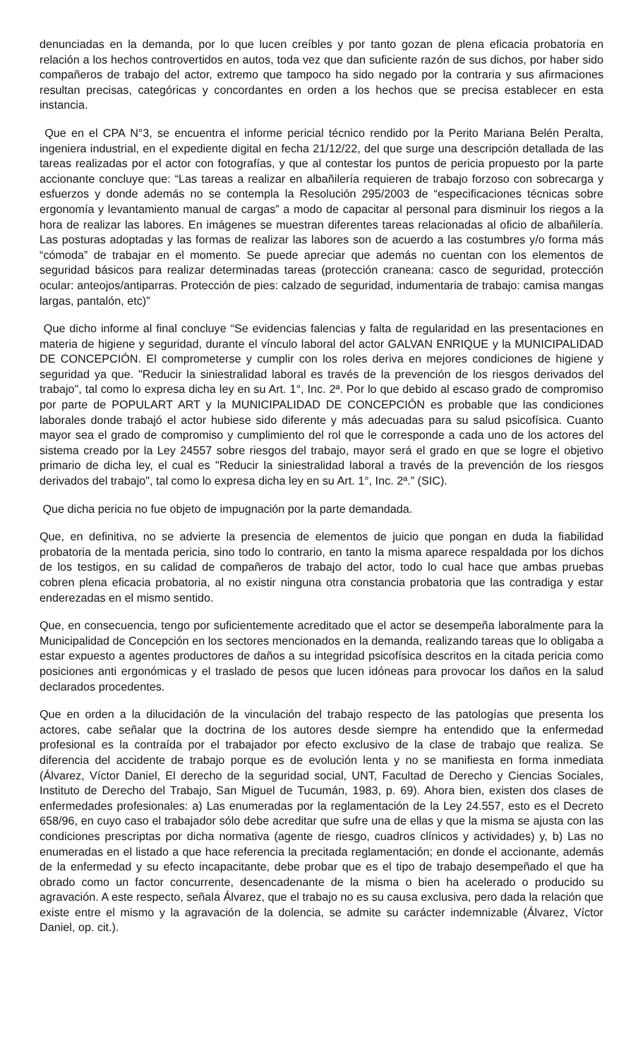denunciadas en la demanda, por lo que lucen creíbles y por tanto gozan de plena eficacia probatoria en relación a los hechos controvertidos en autos, toda vez que dan suficiente razón de sus dichos, por haber sido compañeros de trabajo del actor, extremo que tampoco ha sido negado por la contraria y sus afirmaciones resultan precisas, categóricas y concordantes en orden a los hechos que se precisa establecer en esta instancia.
Que en el CPA N°3, se encuentra el informe pericial técnico rendido por la Perito Mariana Belén Peralta, ingeniera industrial, en el expediente digital en fecha 21/12/22, del que surge una descripción detallada de las tareas realizadas por el actor con fotografías, y que al contestar los puntos de pericia propuesto por la parte accionante concluye que: “Las tareas a realizar en albañilería requieren de trabajo forzoso con sobrecarga y esfuerzos y donde además no se contempla la Resolución 295/2003 de “especificaciones técnicas sobre ergonomía y levantamiento manual de cargas” a modo de capacitar al personal para disminuir los riegos a la hora de realizar las labores. En imágenes se muestran diferentes tareas relacionadas al oficio de albañilería. Las posturas adoptadas y las formas de realizar las labores son de acuerdo a las costumbres y/o forma más “cómoda” de trabajar en el momento. Se puede apreciar que además no cuentan con los elementos de seguridad básicos para realizar determinadas tareas (protección craneana: casco de seguridad, protección ocular: anteojos/antiparras. Protección de pies: calzado de seguridad, indumentaria de trabajo: camisa mangas largas, pantalón, etc)”
Que dicho informe al final concluye “Se evidencias falencias y falta de regularidad en las presentaciones en materia de higiene y seguridad, durante el vínculo laboral del actor GALVAN ENRIQUE y la MUNICIPALIDAD DE CONCEPCIÓN. El comprometerse y cumplir con los roles deriva en mejores condiciones de higiene y seguridad ya que. "Reducir la siniestralidad laboral es través de la prevención de los riesgos derivados del trabajo", tal como lo expresa dicha ley en su Art. 1°, Inc. 2ª. Por lo que debido al escaso grado de compromiso por parte de POPULART ART y la MUNICIPALIDAD DE CONCEPCIÓN es probable que las condiciones laborales donde trabajó el actor hubiese sido diferente y más adecuadas para su salud psicofísica. Cuanto mayor sea el grado de compromiso y cumplimiento del rol que le corresponde a cada uno de los actores del sistema creado por la Ley 24557 sobre riesgos del trabajo, mayor será el grado en que se logre el objetivo primario de dicha ley, el cual es "Reducir la siniestralidad laboral a través de la prevención de los riesgos derivados del trabajo", tal como lo expresa dicha ley en su Art. 1°, Inc. 2ª.” (SIC).
Que dicha pericia no fue objeto de impugnación por la parte demandada.
Que, en definitiva, no se advierte la presencia de elementos de juicio que pongan en duda la fiabilidad probatoria de la mentada pericia, sino todo lo contrario, en tanto la misma aparece respaldada por los dichos de los testigos, en su calidad de compañeros de trabajo del actor, todo lo cual hace que ambas pruebas cobren plena eficacia probatoria, al no existir ninguna otra constancia probatoria que las contradiga y estar enderezadas en el mismo sentido.
Que, en consecuencia, tengo por suficientemente acreditado que el actor se desempeña laboralmente para la Municipalidad de Concepción en los sectores mencionados en la demanda, realizando tareas que lo obligaba a estar expuesto a agentes productores de daños a su integridad psicofísica descritos en la citada pericia como posiciones anti ergonómicas y el traslado de pesos que lucen idóneas para provocar los daños en la salud declarados procedentes.
Que en orden a la dilucidación de la vinculación del trabajo respecto de las patologías que presenta los actores, cabe señalar que la doctrina de los autores desde siempre ha entendido que la enfermedad profesional es la contraída por el trabajador por efecto exclusivo de la clase de trabajo que realiza. Se diferencia del accidente de trabajo porque es de evolución lenta y no se manifiesta en forma inmediata (Álvarez, Víctor Daniel, El derecho de la seguridad social, UNT, Facultad de Derecho y Ciencias Sociales, Instituto de Derecho del Trabajo, San Miguel de Tucumán, 1983, p. 69). Ahora bien, existen dos clases de enfermedades profesionales: a) Las enumeradas por la reglamentación de la Ley 24.557, esto es el Decreto 658/96, en cuyo caso el trabajador sólo debe acreditar que sufre una de ellas y que la misma se ajusta con las condiciones prescriptas por dicha normativa (agente de riesgo, cuadros clínicos y actividades) y, b) Las no enumeradas en el listado a que hace referencia la precitada reglamentación; en donde el accionante, además de la enfermedad y su efecto incapacitante, debe probar que es el tipo de trabajo desempeñado el que ha obrado como un factor concurrente, desencadenante de la misma o bien ha acelerado o producido su agravación. A este respecto, señala Álvarez, que el trabajo no es su causa exclusiva, pero dada la relación que existe entre el mismo y la agravación de la dolencia, se admite su carácter indemnizable (Álvarez, Víctor Daniel, op. cit.).